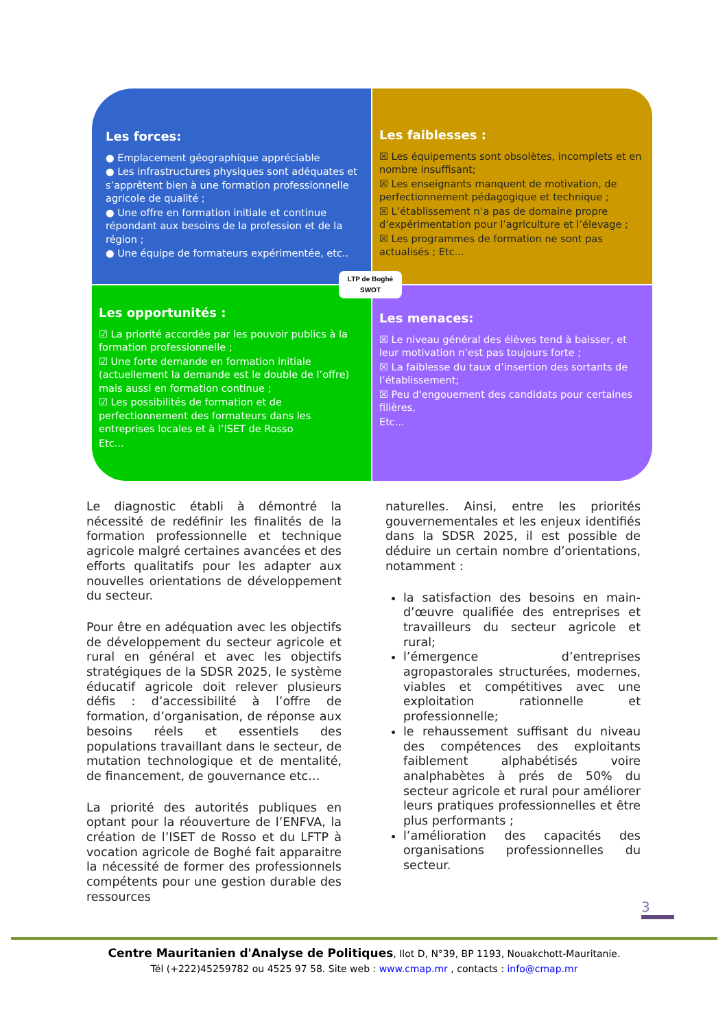Les forces:
● Emplacement géographique appréciable
● Les infrastructures physiques sont adéquates et s’apprêtent bien à une formation professionnelle agricole de qualité ;
● Une offre en formation initiale et continue répondant aux besoins de la profession et de la région ;
● Une équipe de formateurs expérimentée, etc..
Les faiblesses :
☒ Les équipements sont obsolètes, incomplets et en nombre insuffisant;
☒ Les enseignants manquent de motivation, de perfectionnement pédagogique et technique ;
☒ L’établissement n’a pas de domaine propre d’expérimentation pour l’agriculture et l’élevage ;
☒ Les programmes de formation ne sont pas actualisés ; Etc...
Les opportunités :
☑ La priorité accordée par les pouvoir publics à la formation professionnelle ;
☑ Une forte demande en formation initiale (actuellement la demande est le double de l’offre) mais aussi en formation continue ;
☑ Les possibilités de formation et de perfectionnement des formateurs dans les entreprises locales et à l’ISET de Rosso
Etc...
Les menaces:
☒ Le niveau général des élèves tend à baisser, et leur motivation n’est pas toujours forte ;
☒ La faiblesse du taux d’insertion des sortants de l’établissement;
☒ Peu d'engouement des candidats pour certaines filières,
Etc...
LTP de Boghé
SWOT
Le diagnostic établi à démontré la nécessité de redéfinir les finalités de la formation professionnelle et technique agricole malgré certaines avancées et des efforts qualitatifs pour les adapter aux nouvelles orientations de développement du secteur.
Pour être en adéquation avec les objectifs de développement du secteur agricole et rural en général et avec les objectifs stratégiques de la SDSR 2025, le système éducatif agricole doit relever plusieurs défis : d’accessibilité à l’offre de formation, d’organisation, de réponse aux besoins réels et essentiels des populations travaillant dans le secteur, de mutation technologique et de mentalité, de financement, de gouvernance etc…
La priorité des autorités publiques en optant pour la réouverture de l’ENFVA, la création de l’ISET de Rosso et du LFTP à vocation agricole de Boghé fait apparaitre la nécessité de former des professionnels compétents pour une gestion durable des ressources
naturelles. Ainsi, entre les priorités gouvernementales et les enjeux identifiés dans la SDSR 2025, il est possible de déduire un certain nombre d’orientations, notamment :
la satisfaction des besoins en main-d’œuvre qualifiée des entreprises et travailleurs du secteur agricole et rural;
l’émergence d’entreprises agropastorales structurées, modernes, viables et compétitives avec une exploitation rationnelle et professionnelle;
le rehaussement suffisant du niveau des compétences des exploitants faiblement alphabétisés voire analphabètes à prés de 50% du secteur agricole et rural pour améliorer leurs pratiques professionnelles et être plus performants ;
l’amélioration des capacités des organisations professionnelles du secteur.
3
Centre Mauritanien d'Analyse de Politiques, Ilot D, N°39, BP 1193, Nouakchott-Mauritanie.
Tél (+222)45259782 ou 4525 97 58. Site web : www.cmap.mr , contacts : info@cmap.mr